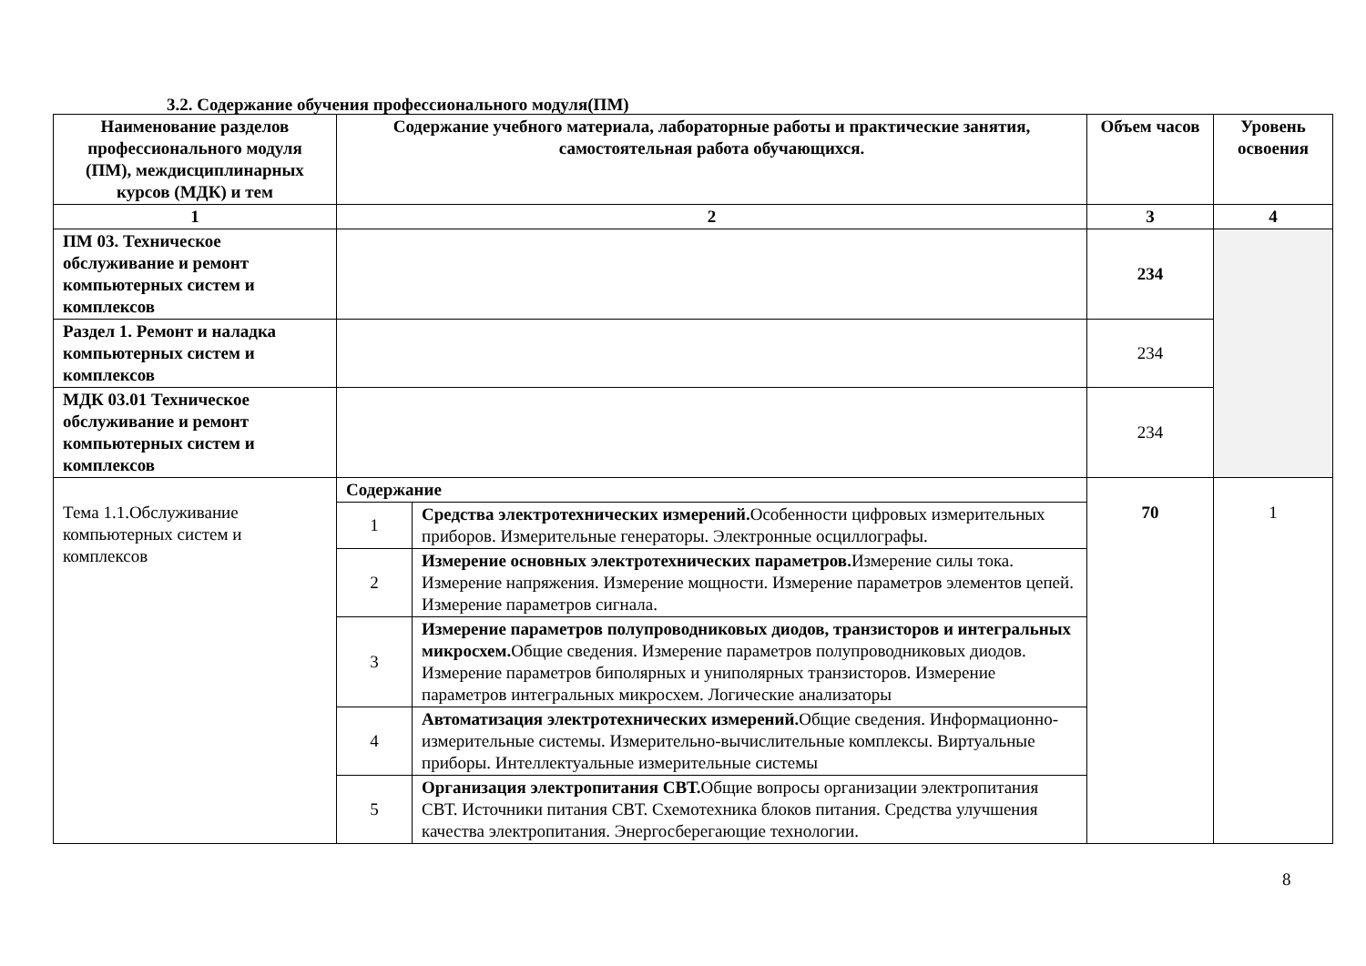3.2. Содержание обучения профессионального модуля(ПМ)
| Наименование разделов профессионального модуля (ПМ), междисциплинарных курсов (МДК) и тем | Содержание учебного материала, лабораторные работы и практические занятия, самостоятельная работа обучающихся. | | Объем часов | Уровень освоения |
| --- | --- | --- | --- | --- |
| 1 | 2 | | 3 | 4 |
| ПМ 03. Техническое обслуживание и ремонт компьютерных систем и комплексов | | | 234 | |
| Раздел 1. Ремонт и наладка компьютерных систем и комплексов | | | 234 | |
| МДК 03.01 Техническое обслуживание и ремонт компьютерных систем и комплексов | | | 234 | |
| Тема 1.1.Обслуживание компьютерных систем и комплексов | Содержание | | 70 | 1 |
| | 1 | Средства электротехнических измерений. Особенности цифровых измерительных приборов. Измерительные генераторы. Электронные осциллографы. | | |
| | 2 | Измерение основных электротехнических параметров. Измерение силы тока. Измерение напряжения. Измерение мощности. Измерение параметров элементов цепей. Измерение параметров сигнала. | | |
| | 3 | Измерение параметров полупроводниковых диодов, транзисторов и интегральных микросхем. Общие сведения. Измерение параметров полупроводниковых диодов. Измерение параметров биполярных и униполярных транзисторов. Измерение параметров интегральных микросхем. Логические анализаторы | | |
| | 4 | Автоматизация электротехнических измерений. Общие сведения. Информационно-измерительные системы. Измерительно-вычислительные комплексы. Виртуальные приборы. Интеллектуальные измерительные системы | | |
| | 5 | Организация электропитания СВТ. Общие вопросы организации электропитания СВТ. Источники питания СВТ. Схемотехника блоков питания. Средства улучшения качества электропитания. Энергосберегающие технологии. | | |
8